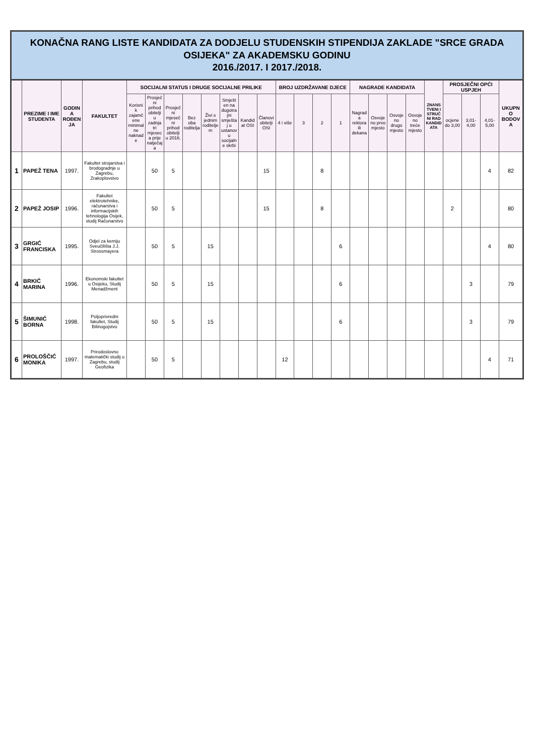KONAČNA RANG LISTE KANDIDATA ZA DODJELU STUDENSKIH STIPENDIJA ZAKLADE "SRCE GRADA OSIJEKA" ZA AKADEMSKU GODINU
2016./2017. I 2017./2018.
| | PREZIME I IME STUDENTA | GODINA ROĐENJA | FAKULTET | SOCIJALNI STATUS I DRUGE SOCIJALNE PRILIKE | | | | | | | | BROJ UZDRŽAVANE DJECE | | | | NAGRADE KANDIDATA | | | | ZNANSTVENI I STRUČNI RAD KANDIDATA | PROSJEČNI OPĆI USPJEH | | | UKUPNO BODOVA |
| --- | --- | --- | --- | --- | --- | --- | --- | --- | --- | --- | --- | --- | --- | --- | --- | --- | --- | --- | --- | --- | --- | --- | --- | --- |
| | | | | Korisnik zajamčene minimalne naknade | Prosječni prihod obitelji u zadnja tri mjeseca prije natječaja | Prosječni mjesečni prihod obitelji u 2016. | Bez oba roditelja | Živi s jednim roditeljem | Smješten na dugotrajni smještaj u ustanovu socijalne skrbi | Kandidat OSI | Članovi obitelji OSI | 4 i više | 3 | 2 | 1 | Nagrada rektora ili dekana | Osvojeno prvo mjesto | Osvojeno drugo mjesto | Osvojeno treće mjesto | | ocjene do 3,00 | 3,01-4,00 | 4,01-5,00 | |
| 1 | PAPEŽ TENA | 1997. | Fakultet strojarstva i brodogradnje u Zagrebu, Zrakoplovstvo | | 50 | 5 | | | | | 15 | | | 8 | | | | | | | | | 4 | 82 |
| 2 | PAPEŽ JOSIP | 1996. | Fakultet elektrotehnike, računarstva i informacijskih tehnologija Osijek, studij Računarstvo | | 50 | 5 | | | | | 15 | | | 8 | | | | | | | 2 | | | 80 |
| 3 | GRGIĆ FRANCISKA | 1995. | Odjel za kemiju Sveučilišta J.J. Strossmayera | | 50 | 5 | | 15 | | | | | | | 6 | | | | | | | | 4 | 80 |
| 4 | BRKIĆ MARINA | 1996. | Ekonomski fakultet u Osijeku, Studij Menadžment | | 50 | 5 | | 15 | | | | | | | 6 | | | | | | | 3 | | 79 |
| 5 | ŠIMUNIĆ BORNA | 1998. | Poljoprivredni fakultet, Studij Bilinogojstvo | | 50 | 5 | | 15 | | | | | | | 6 | | | | | | | 3 | | 79 |
| 6 | PROLOŠČIĆ MONIKA | 1997. | Prirodoslovno matematički studij u Zagrebu, studij Geofizika | | 50 | 5 | | | | | | 12 | | | | | | | | | | | 4 | 71 |